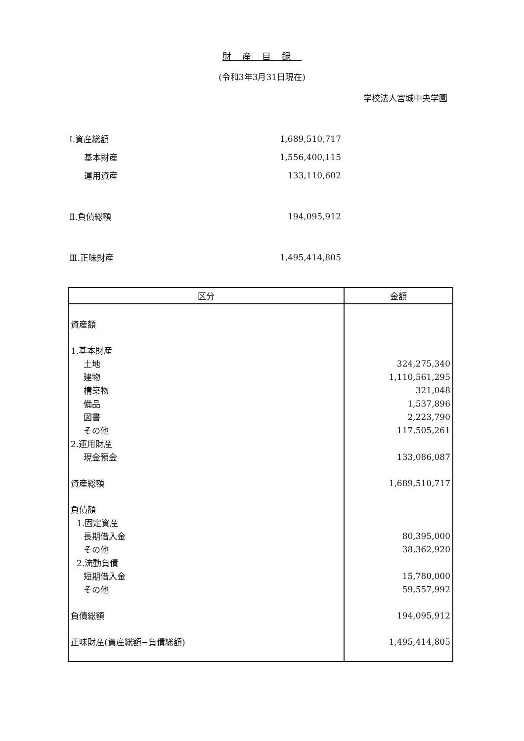財産目録
(令和3年3月31日現在)
学校法人宮城中央学園
| Ⅰ.資産総額 | 1,689,510,717 |
| 基本財産 | 1,556,400,115 |
| 運用資産 | 133,110,602 |
| Ⅱ.負債総額 | 194,095,912 |
| Ⅲ.正味財産 | 1,495,414,805 |
| 区分 | 金額 |
| --- | --- |
| 資産額 | |
| 1.基本財産 | |
| 土地 | 324,275,340 |
| 建物 | 1,110,561,295 |
| 構築物 | 321,048 |
| 備品 | 1,537,896 |
| 図書 | 2,223,790 |
| その他 | 117,505,261 |
| 2.運用財産 | |
| 現金預金 | 133,086,087 |
| 資産総額 | 1,689,510,717 |
| 負債額 | |
| 1.固定資産 | |
| 長期借入金 | 80,395,000 |
| その他 | 38,362,920 |
| 2.流動負債 | |
| 短期借入金 | 15,780,000 |
| その他 | 59,557,992 |
| 負債総額 | 194,095,912 |
| 正味財産(資産総額−負債総額) | 1,495,414,805 |